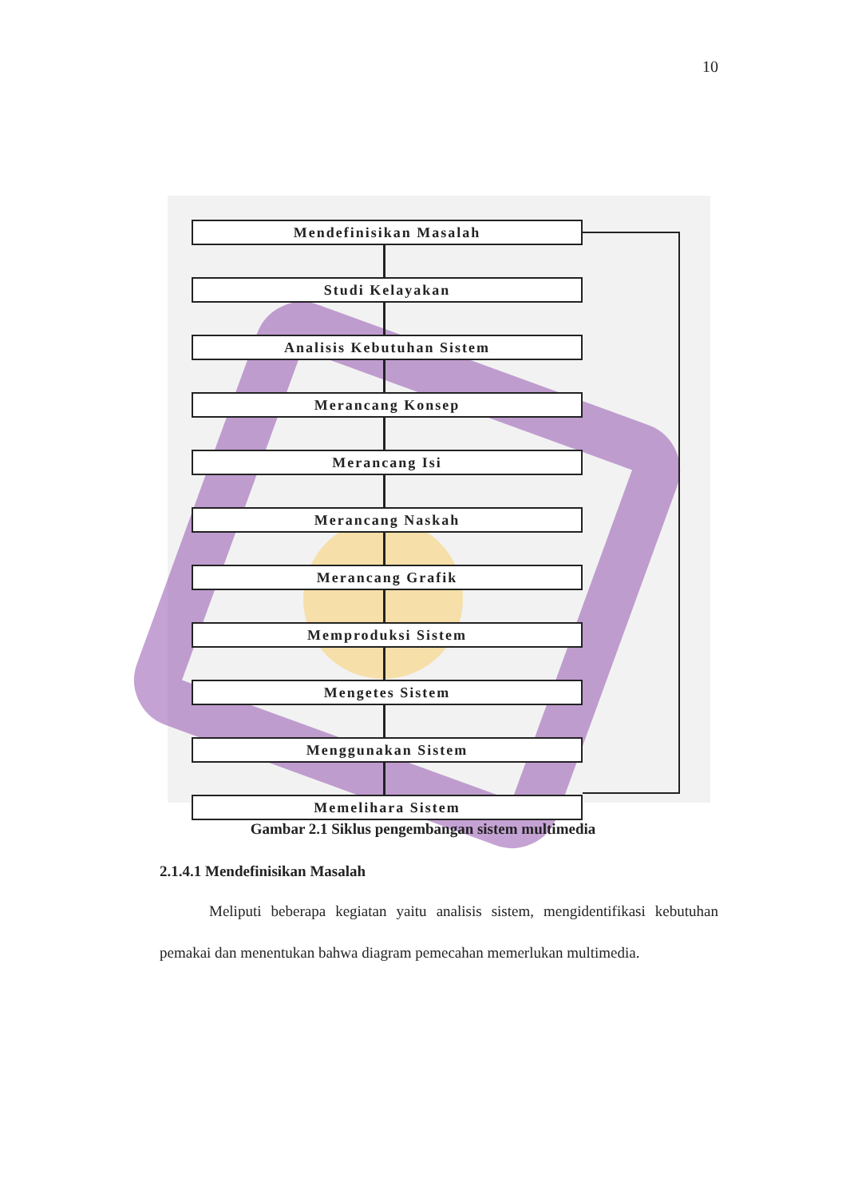10
Mendefinisikan Masalah
Studi Kelayakan
Analisis Kebutuhan Sistem
Merancang Konsep
Merancang Isi
Merancang Naskah
Merancang Grafik
Memproduksi Sistem
Mengetes Sistem
Menggunakan Sistem
Memelihara Sistem
Gambar 2.1 Siklus pengembangan sistem multimedia
2.1.4.1 Mendefinisikan Masalah
Meliputi beberapa kegiatan yaitu analisis sistem, mengidentifikasi kebutuhan pemakai dan menentukan bahwa diagram pemecahan memerlukan multimedia.